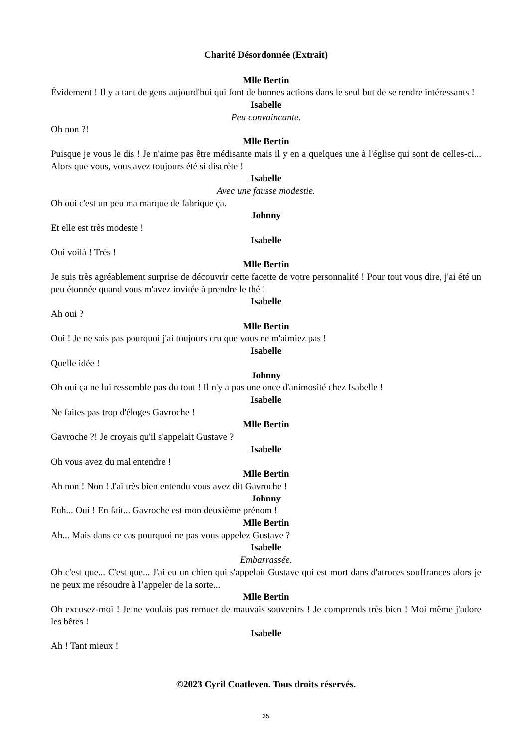Charité Désordonnée (Extrait)
Mlle Bertin
Évidement ! Il y a tant de gens aujourd'hui qui font de bonnes actions dans le seul but de se rendre intéressants !
Isabelle
Peu convaincante.
Oh non ?!
Mlle Bertin
Puisque je vous le dis ! Je n'aime pas être médisante mais il y en a quelques une à l'église qui sont de celles-ci... Alors que vous, vous avez toujours été si discrète !
Isabelle
Avec une fausse modestie.
Oh oui c'est un peu ma marque de fabrique ça.
Johnny
Et elle est très modeste !
Isabelle
Oui voilà ! Très !
Mlle Bertin
Je suis très agréablement surprise de découvrir cette facette de votre personnalité ! Pour tout vous dire, j'ai été un peu étonnée quand vous m'avez invitée à prendre le thé !
Isabelle
Ah oui ?
Mlle Bertin
Oui ! Je ne sais pas pourquoi j'ai toujours cru que vous ne m'aimiez pas !
Isabelle
Quelle idée !
Johnny
Oh oui ça ne lui ressemble pas du tout ! Il n'y a pas une once d'animosité chez Isabelle !
Isabelle
Ne faites pas trop d'éloges Gavroche !
Mlle Bertin
Gavroche ?! Je croyais qu'il s'appelait Gustave ?
Isabelle
Oh vous avez du mal entendre !
Mlle Bertin
Ah non ! Non ! J'ai très bien entendu vous avez dit Gavroche !
Johnny
Euh... Oui ! En fait... Gavroche est mon deuxième prénom !
Mlle Bertin
Ah... Mais dans ce cas pourquoi ne pas vous appelez Gustave ?
Isabelle
Embarrassée.
Oh c'est que... C'est que... J'ai eu un chien qui s'appelait Gustave qui est mort dans d'atroces souffrances alors je ne peux me résoudre à l’appeler de la sorte...
Mlle Bertin
Oh excusez-moi ! Je ne voulais pas remuer de mauvais souvenirs ! Je comprends très bien ! Moi même j'adore les bêtes !
Isabelle
Ah ! Tant mieux !
©2023 Cyril Coatleven. Tous droits réservés.
35